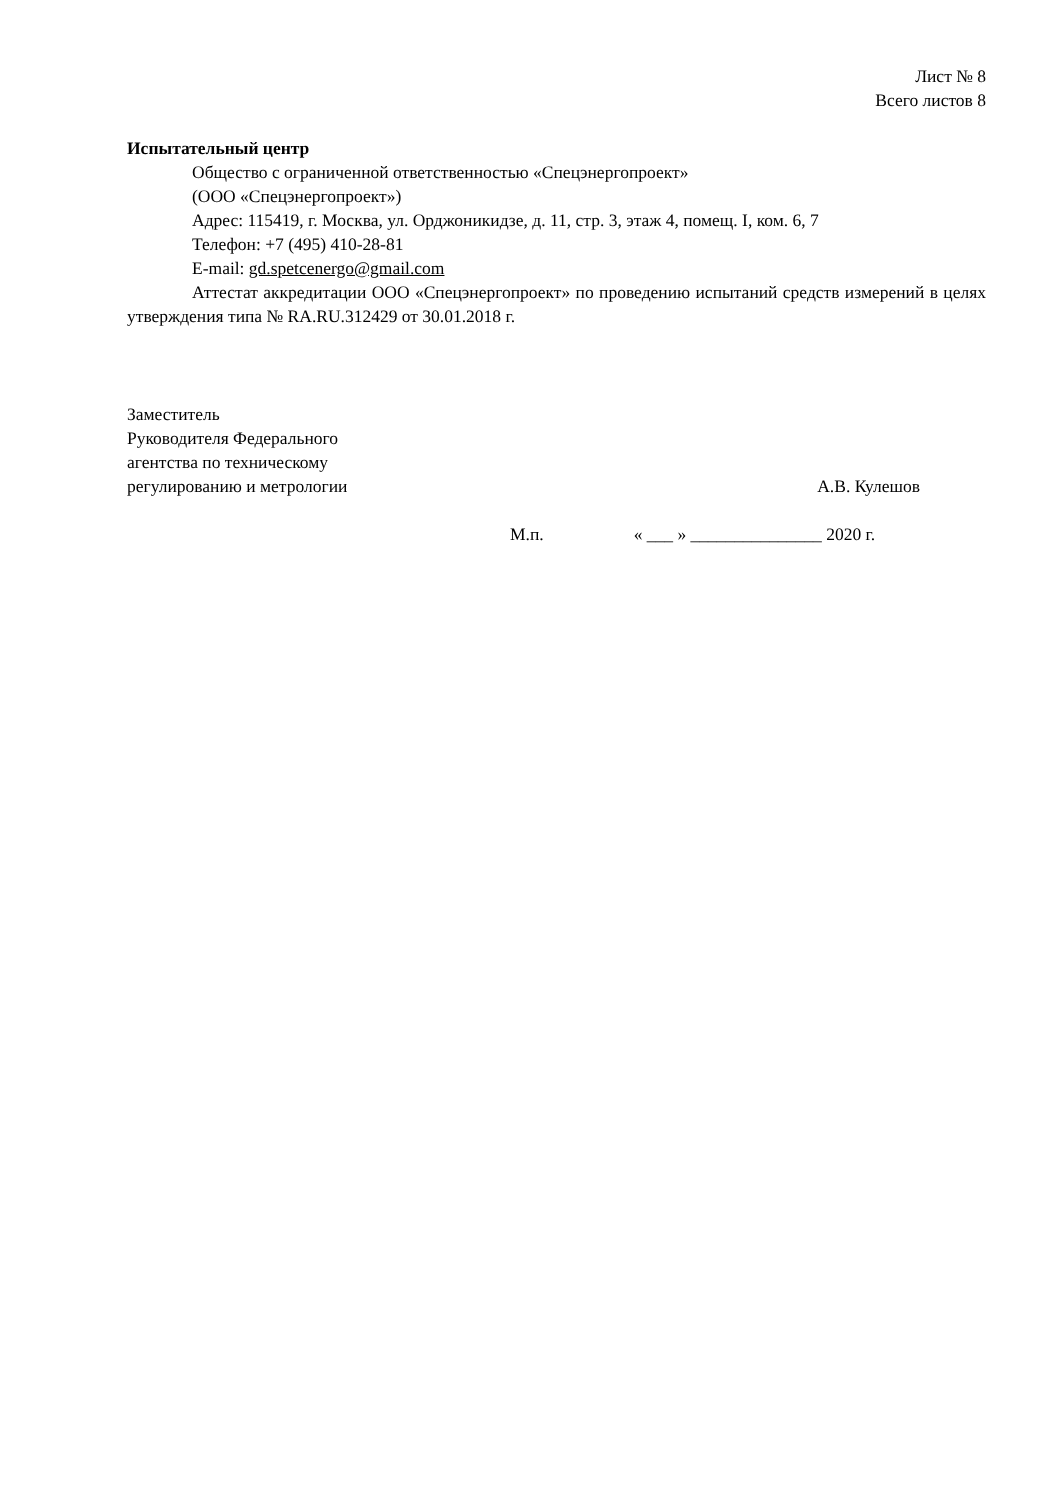Лист № 8
Всего листов 8
Испытательный центр
Общество с ограниченной ответственностью «Спецэнергопроект»
(ООО «Спецэнергопроект»)
Адрес: 115419, г. Москва, ул. Орджоникидзе, д. 11, стр. 3, этаж 4, помещ. I, ком. 6, 7
Телефон: +7 (495) 410-28-81
E-mail: gd.spetcenergo@gmail.com
Аттестат аккредитации ООО «Спецэнергопроект» по проведению испытаний средств измерений в целях утверждения типа № RA.RU.312429 от 30.01.2018 г.
Заместитель
Руководителя Федерального
агентства по техническому
регулированию и метрологии
А.В. Кулешов
М.п. « ___ » _______________ 2020 г.